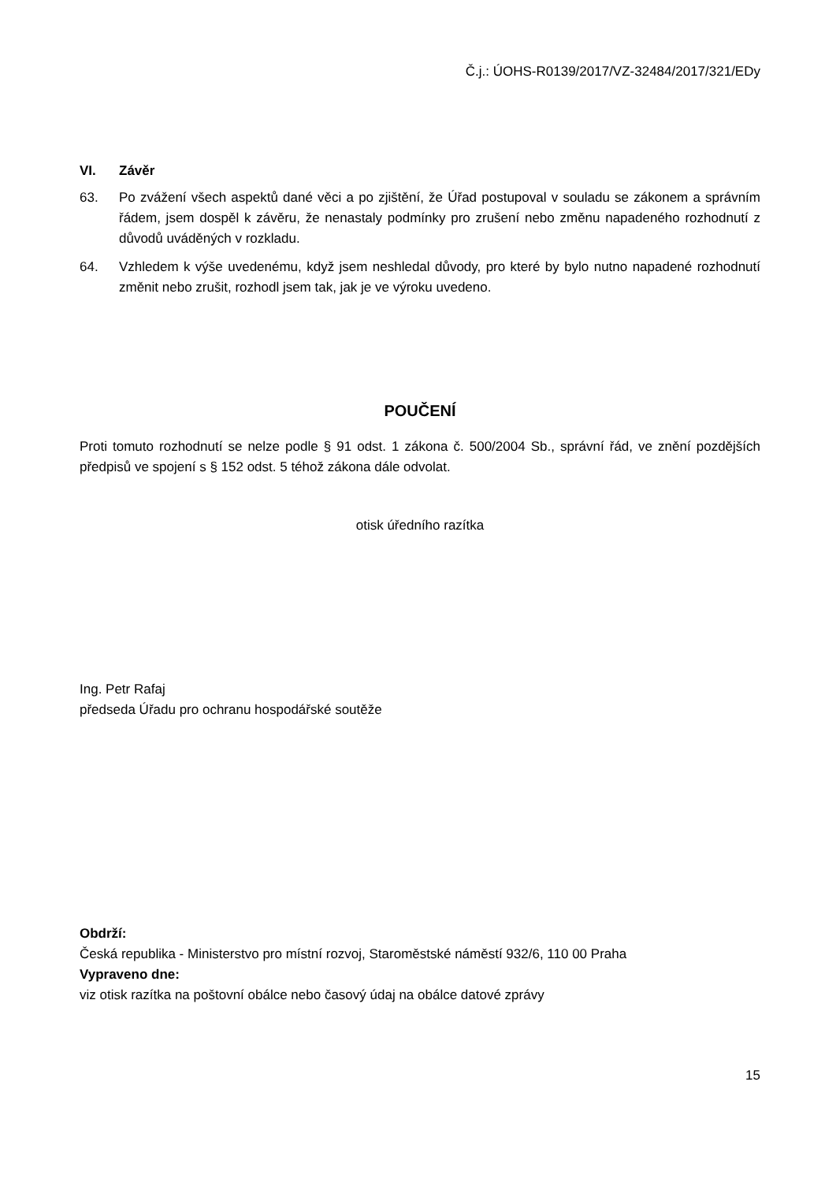Č.j.: ÚOHS-R0139/2017/VZ-32484/2017/321/EDy
VI. Závěr
63. Po zvážení všech aspektů dané věci a po zjištění, že Úřad postupoval v souladu se zákonem a správním řádem, jsem dospěl k závěru, že nenastaly podmínky pro zrušení nebo změnu napadeného rozhodnutí z důvodů uváděných v rozkladu.
64. Vzhledem k výše uvedenému, když jsem neshledal důvody, pro které by bylo nutno napadené rozhodnutí změnit nebo zrušit, rozhodl jsem tak, jak je ve výroku uvedeno.
POUČENÍ
Proti tomuto rozhodnutí se nelze podle § 91 odst. 1 zákona č. 500/2004 Sb., správní řád, ve znění pozdějších předpisů ve spojení s § 152 odst. 5 téhož zákona dále odvolat.
otisk úředního razítka
Ing. Petr Rafaj
předseda Úřadu pro ochranu hospodářské soutěže
Obdrží:
Česká republika - Ministerstvo pro místní rozvoj, Staroměstské náměstí 932/6, 110 00 Praha
Vypraveno dne:
viz otisk razítka na poštovní obálce nebo časový údaj na obálce datové zprávy
15